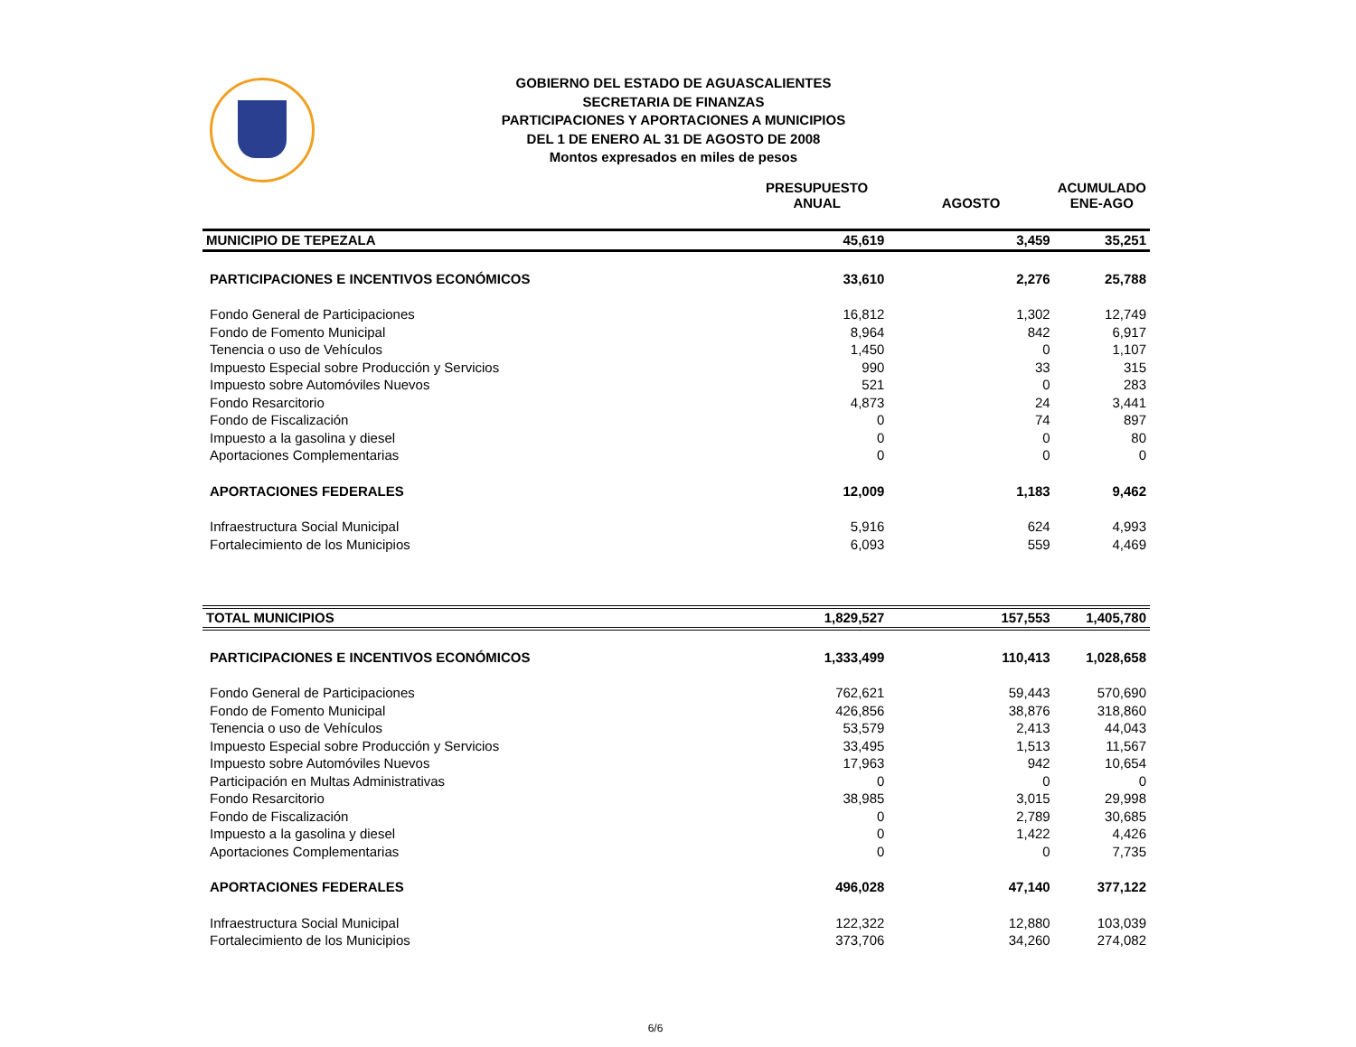GOBIERNO DEL ESTADO DE AGUASCALIENTES
SECRETARIA DE FINANZAS
PARTICIPACIONES Y APORTACIONES A MUNICIPIOS
DEL 1 DE ENERO AL 31 DE AGOSTO DE 2008
Montos expresados en miles de pesos
| | PRESUPUESTO ANUAL | AGOSTO | ACUMULADO ENE-AGO |
| --- | --- | --- | --- |
| MUNICIPIO DE TEPEZALA | 45,619 | 3,459 | 35,251 |
| PARTICIPACIONES E INCENTIVOS ECONÓMICOS | 33,610 | 2,276 | 25,788 |
| Fondo General de Participaciones | 16,812 | 1,302 | 12,749 |
| Fondo de Fomento Municipal | 8,964 | 842 | 6,917 |
| Tenencia o uso de Vehículos | 1,450 | 0 | 1,107 |
| Impuesto Especial sobre Producción y Servicios | 990 | 33 | 315 |
| Impuesto sobre Automóviles Nuevos | 521 | 0 | 283 |
| Fondo Resarcitorio | 4,873 | 24 | 3,441 |
| Fondo de Fiscalización | 0 | 74 | 897 |
| Impuesto a la gasolina y diesel | 0 | 0 | 80 |
| Aportaciones Complementarias | 0 | 0 | 0 |
| APORTACIONES FEDERALES | 12,009 | 1,183 | 9,462 |
| Infraestructura Social Municipal | 5,916 | 624 | 4,993 |
| Fortalecimiento de los Municipios | 6,093 | 559 | 4,469 |
| TOTAL MUNICIPIOS | 1,829,527 | 157,553 | 1,405,780 |
| PARTICIPACIONES E INCENTIVOS ECONÓMICOS | 1,333,499 | 110,413 | 1,028,658 |
| Fondo General de Participaciones | 762,621 | 59,443 | 570,690 |
| Fondo de Fomento Municipal | 426,856 | 38,876 | 318,860 |
| Tenencia o uso de Vehículos | 53,579 | 2,413 | 44,043 |
| Impuesto Especial sobre Producción y Servicios | 33,495 | 1,513 | 11,567 |
| Impuesto sobre Automóviles Nuevos | 17,963 | 942 | 10,654 |
| Participación en Multas Administrativas | 0 | 0 | 0 |
| Fondo Resarcitorio | 38,985 | 3,015 | 29,998 |
| Fondo de Fiscalización | 0 | 2,789 | 30,685 |
| Impuesto a la gasolina y diesel | 0 | 1,422 | 4,426 |
| Aportaciones Complementarias | 0 | 0 | 7,735 |
| APORTACIONES FEDERALES | 496,028 | 47,140 | 377,122 |
| Infraestructura Social Municipal | 122,322 | 12,880 | 103,039 |
| Fortalecimiento de los Municipios | 373,706 | 34,260 | 274,082 |
6/6